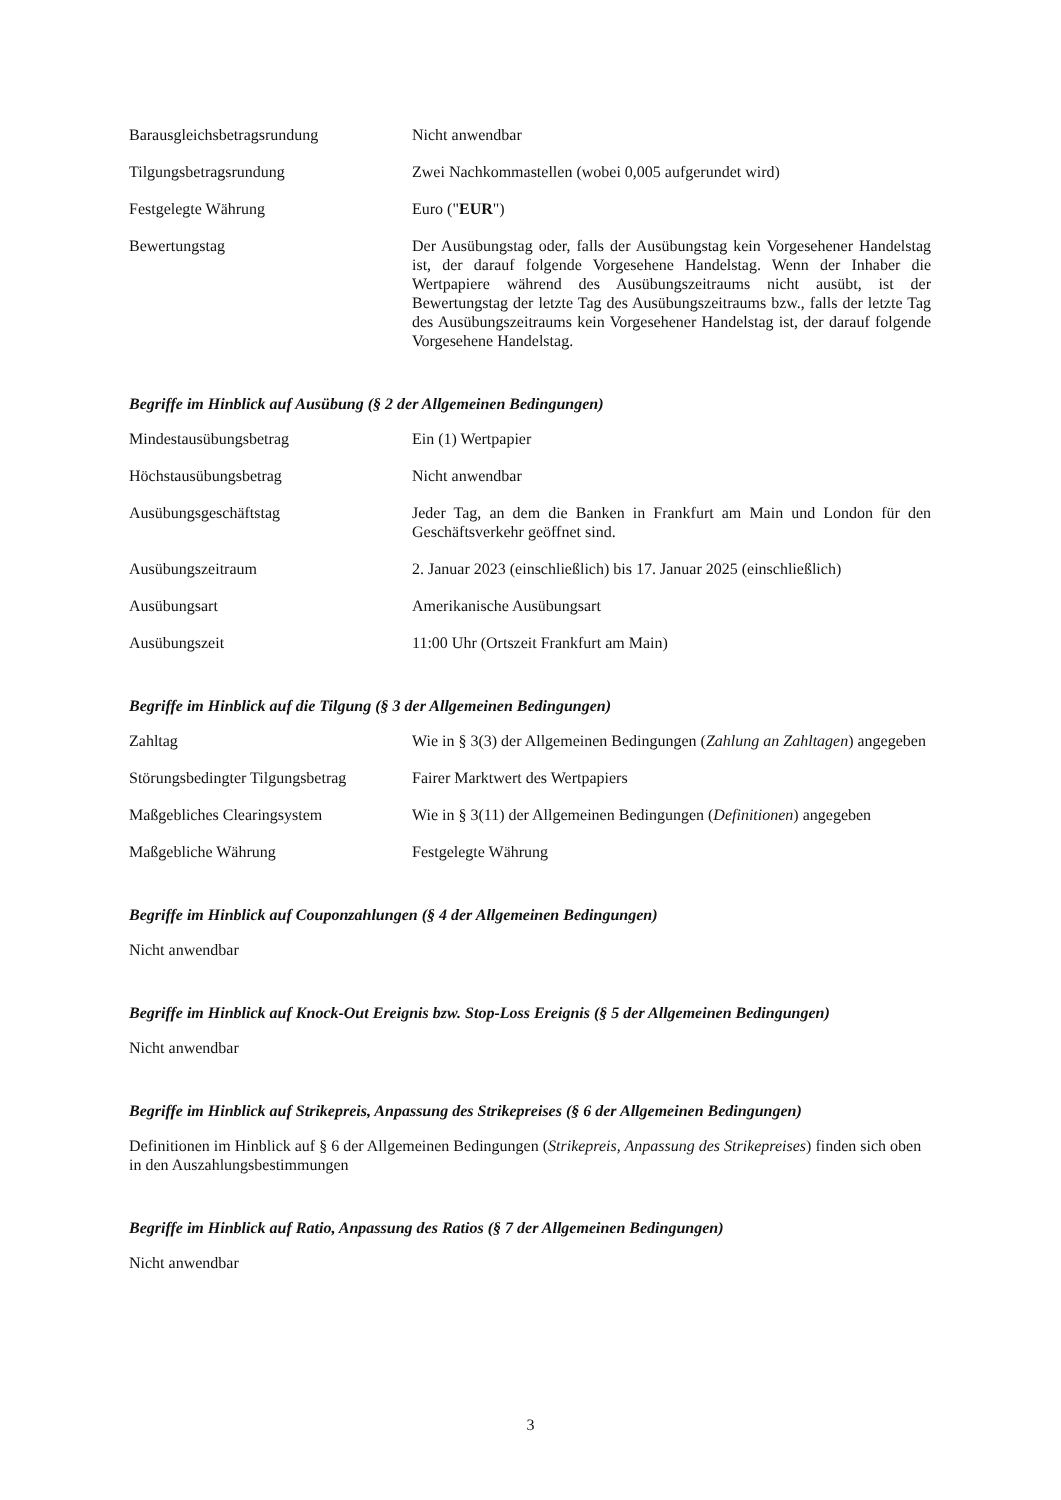| Barausgleichsbetragsrundung | Nicht anwendbar |
| Tilgungsbetragsrundung | Zwei Nachkommastellen (wobei 0,005 aufgerundet wird) |
| Festgelegte Währung | Euro (" EUR ") |
| Bewertungstag | Der Ausübungstag oder, falls der Ausübungstag kein Vorgesehener Handelstag ist, der darauf folgende Vorgesehene Handelstag. Wenn der Inhaber die Wertpapiere während des Ausübungszeitraums nicht ausübt, ist der Bewertungstag der letzte Tag des Ausübungszeitraums bzw., falls der letzte Tag des Ausübungszeitraums kein Vorgesehener Handelstag ist, der darauf folgende Vorgesehene Handelstag. |
Begriffe im Hinblick auf Ausübung (§ 2 der Allgemeinen Bedingungen)
| Mindestausübungsbetrag | Ein (1) Wertpapier |
| Höchstausübungsbetrag | Nicht anwendbar |
| Ausübungsgeschäftstag | Jeder Tag, an dem die Banken in Frankfurt am Main und London für den Geschäftsverkehr geöffnet sind. |
| Ausübungszeitraum | 2. Januar 2023 (einschließlich) bis 17. Januar 2025 (einschließlich) |
| Ausübungsart | Amerikanische Ausübungsart |
| Ausübungszeit | 11:00 Uhr (Ortszeit Frankfurt am Main) |
Begriffe im Hinblick auf die Tilgung (§ 3 der Allgemeinen Bedingungen)
| Zahltag | Wie in § 3(3) der Allgemeinen Bedingungen ( Zahlung an Zahltagen ) angegeben |
| Störungsbedingter Tilgungsbetrag | Fairer Marktwert des Wertpapiers |
| Maßgebliches Clearingsystem | Wie in § 3(11) der Allgemeinen Bedingungen ( Definitionen ) angegeben |
| Maßgebliche Währung | Festgelegte Währung |
Begriffe im Hinblick auf Couponzahlungen (§ 4 der Allgemeinen Bedingungen)
Nicht anwendbar
Begriffe im Hinblick auf Knock-Out Ereignis bzw. Stop-Loss Ereignis (§ 5 der Allgemeinen Bedingungen)
Nicht anwendbar
Begriffe im Hinblick auf Strikepreis, Anpassung des Strikepreises (§ 6 der Allgemeinen Bedingungen)
Definitionen im Hinblick auf § 6 der Allgemeinen Bedingungen (Strikepreis, Anpassung des Strikepreises) finden sich oben in den Auszahlungsbestimmungen
Begriffe im Hinblick auf Ratio, Anpassung des Ratios (§ 7 der Allgemeinen Bedingungen)
Nicht anwendbar
3